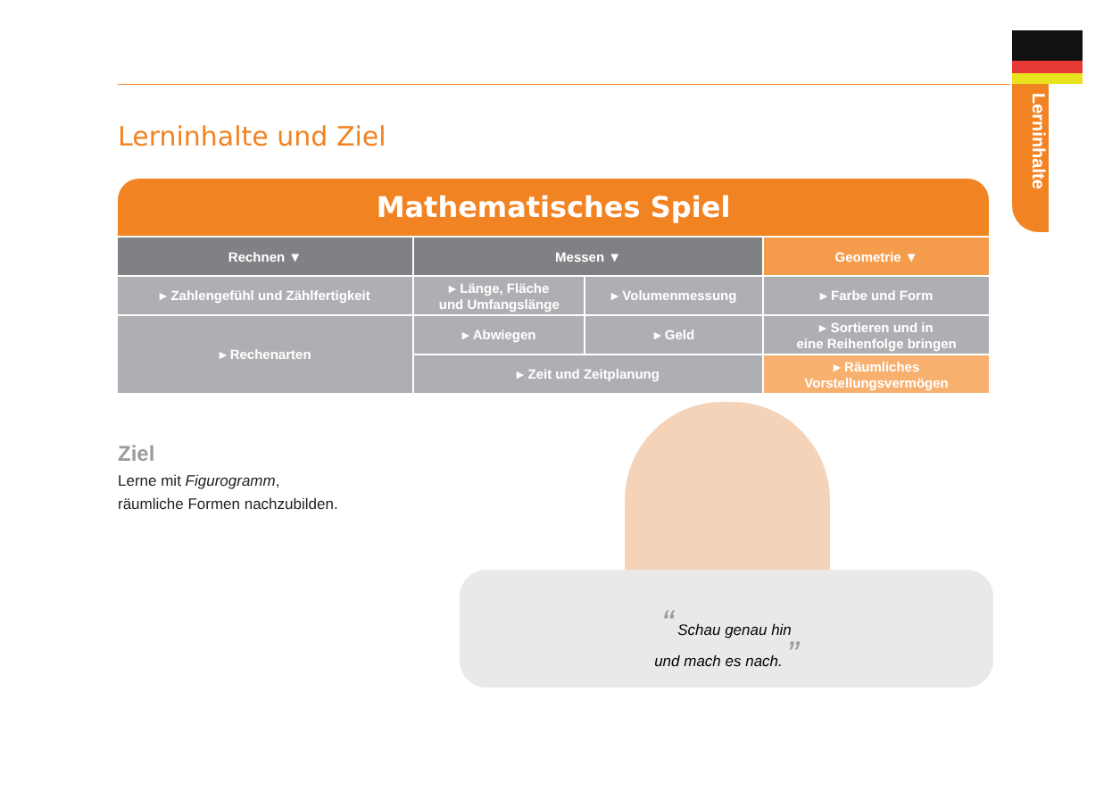Lerninhalte
Lerninhalte und Ziel
| Mathematisches Spiel | | | |
| --- | --- | --- | --- |
| Rechnen ▼ | Messen ▼ | | Geometrie ▼ |
| ▸ Zahlengefühl und Zählfertigkeit | ▸ Länge, Fläche und Umfangslänge | ▸ Volumenmessung | ▸ Farbe und Form |
| ▸ Rechenarten | ▸ Abwiegen | ▸ Geld | ▸ Sortieren und in eine Reihenfolge bringen |
| | ▸ Zeit und Zeitplanung | | ▸ Räumliches Vorstellungsvermögen |
Ziel
Lerne mit Figurogramm,
räumliche Formen nachzubilden.
“ Schau genau hin
und mach es nach. ”